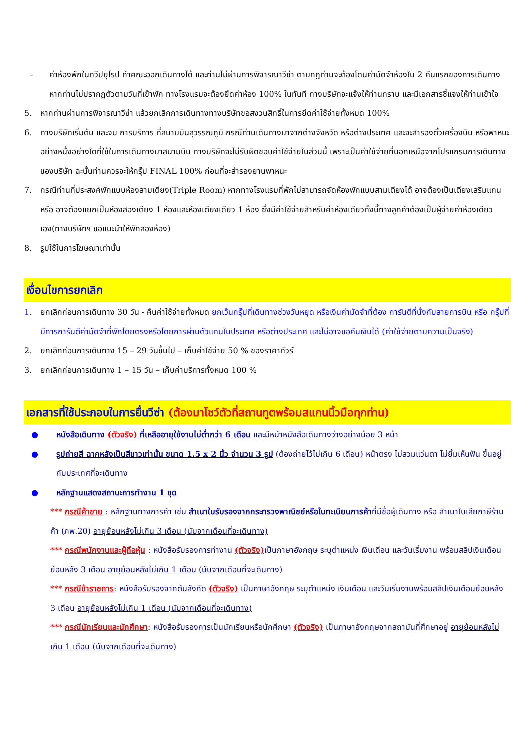- ค่าห้องพักในทวีปยุโรป ถ้าคณะออกเดินทางได้ และท่านไม่ผ่านการพิจารณาวีซ่า ตามกฎท่านจะต้องโดนค่ามัดจำห้องใน 2 คืนแรกของการเดินทางหากท่านไม่ปรากฏตัวตามวันที่เข้าพัก ทางโรงแรมจะต้องยึดค่าห้อง 100% ในทันที ทางบริษัทจะแจ้งให้ท่านทราบ และมีเอกสารชี้แจงให้ท่านเข้าใจ
5. หากท่านผ่านการพิจารณาวีซ่า แล้วยกเลิกการเดินทางทางบริษัทขอสงวนสิทธิ์ในการยึดค่าใช้จ่ายทั้งหมด 100%
6. ทางบริษัทเริ่มต้น และจบ การบริการ ที่สนามบินสุวรรณภูมิ กรณีท่านเดินทางมาจากต่างจังหวัด หรือต่างประเทศ และจะสำรองตั๋วเครื่องบิน หรือพาหนะอย่างหนึ่งอย่างใดที่ใช้ในการเดินทางมาสนามบิน ทางบริษัทจะไม่รับผิดชอบค่าใช้จ่ายในส่วนนี้ เพราะเป็นค่าใช้จ่ายที่นอกเหนือจากโปรแกรมการเดินทางของบริษัท ฉะนั้นท่านควรจะให้กรุ๊ป FINAL 100% ก่อนที่จะสำรองยานพาหนะ
7. กรณีท่านที่ประสงค์พักแบบห้องสามเตียง(Triple Room) หากทางโรงแรมที่พักไม่สามารถจัดห้องพักแบบสามเตียงได้ อาจต้องเป็นเตียงเสริมแทน หรือ อาจต้องแยกเป็นห้องสองเตียง 1 ห้องและห้องเตียงเดียว 1 ห้อง ซึ่งมีค่าใช้จ่ายสำหรับค่าห้องเดียวทั้งนี้ทางลูกค้าต้องเป็นผู้จ่ายค่าห้องเดียวเอง(ทางบริษัทฯ ขอแนะนำให้พักสองห้อง)
8. รูปใช้ในการโฆษณาเท่านั้น
เงื่อนไขการยกเลิก
1. ยกเลิกก่อนการเดินทาง 30 วัน - คืนค่าใช้จ่ายทั้งหมด ยกเว้นกรุ๊ปที่เดินทางช่วงวันหยุด หรือเงินค่ามัดจำที่ต้อง การันตีที่นั่งกับสายการบิน หรือ กรุ๊ปที่มีการการันตีค่ามัดจำที่พักโดยตรงหรือโดยการผ่านตัวแทนในประเทศ หรือต่างประเทศ และไม่อาจขอคืนเงินได้ (ค่าใช้จ่ายตามความเป็นจริง)
2. ยกเลิกก่อนการเดินทาง 15 – 29 วันขึ้นไป – เก็บค่าใช้จ่าย 50 % ของราคาทัวร์
3. ยกเลิกก่อนการเดินทาง 1 – 15 วัน – เก็บค่าบริการทั้งหมด 100 %
เอกสารที่ใช้ประกอบในการยื่นวีซ่า (ต้องมาโชว์ตัวที่สถานทูตพร้อมสแกนนิ้วมือทุกท่าน)
● หนังสือเดินทาง (ตัวจริง) ที่เหลืออายุใช้งานไม่ต่ำกว่า 6 เดือน และมีหน้าหนังสือเดินทางว่างอย่างน้อย 3 หน้า
● รูปถ่ายสี ฉากหลังเป็นสีขาวเท่านั้น ขนาด 1.5 x 2 นิ้ว จำนวน 3 รูป (ต้องถ่ายไว้ไม่เกิน 6 เดือน) หน้าตรง ไม่สวมแว่นตา ไม่ยิ้มเห็นฟัน ขึ้นอยู่กับประเทศที่จะเดินทาง
● หลักฐานแสดงสถานะการทำงาน 1 ชุด
*** กรณีค้าขาย : หลักฐานทางการค้า เช่น สำเนาใบรับรองจากกระทรวงพาณิชย์หรือใบทะเบียนการค้าที่มีชื่อผู้เดินทาง หรือ สำเนาใบเสียภาษีร้านค้า (ภพ.20) อายุย้อนหลังไม่เกิน 3 เดือน (นับจากเดือนที่จะเดินทาง)
*** กรณีพนักงานและผู้ถือหุ้น : หนังสือรับรองการทำงาน (ตัวจริง) เป็นภาษาอังกฤษ ระบุตำแหน่ง เงินเดือน และวันเริ่มงาน พร้อมสลิปเงินเดือน ย้อนหลัง 3 เดือน อายุย้อนหลังไม่เกิน 1 เดือน (นับจากเดือนที่จะเดินทาง)
*** กรณีข้าราชการ: หนังสือรับรองจากต้นสังกัด (ตัวจริง) เป็นภาษาอังกฤษ ระบุตำแหน่ง เงินเดือน และวันเริ่มงานพร้อมสลิปเงินเดือนย้อนหลัง 3 เดือน อายุย้อนหลังไม่เกิน 1 เดือน (นับจากเดือนที่จะเดินทาง)
*** กรณีนักเรียนและนักศึกษา: หนังสือรับรองการเป็นนักเรียนหรือนักศึกษา (ตัวจริง) เป็นภาษาอังกฤษจากสถาบันที่ศึกษาอยู่ อายุย้อนหลังไม่เกิน 1 เดือน (นับจากเดือนที่จะเดินทาง)